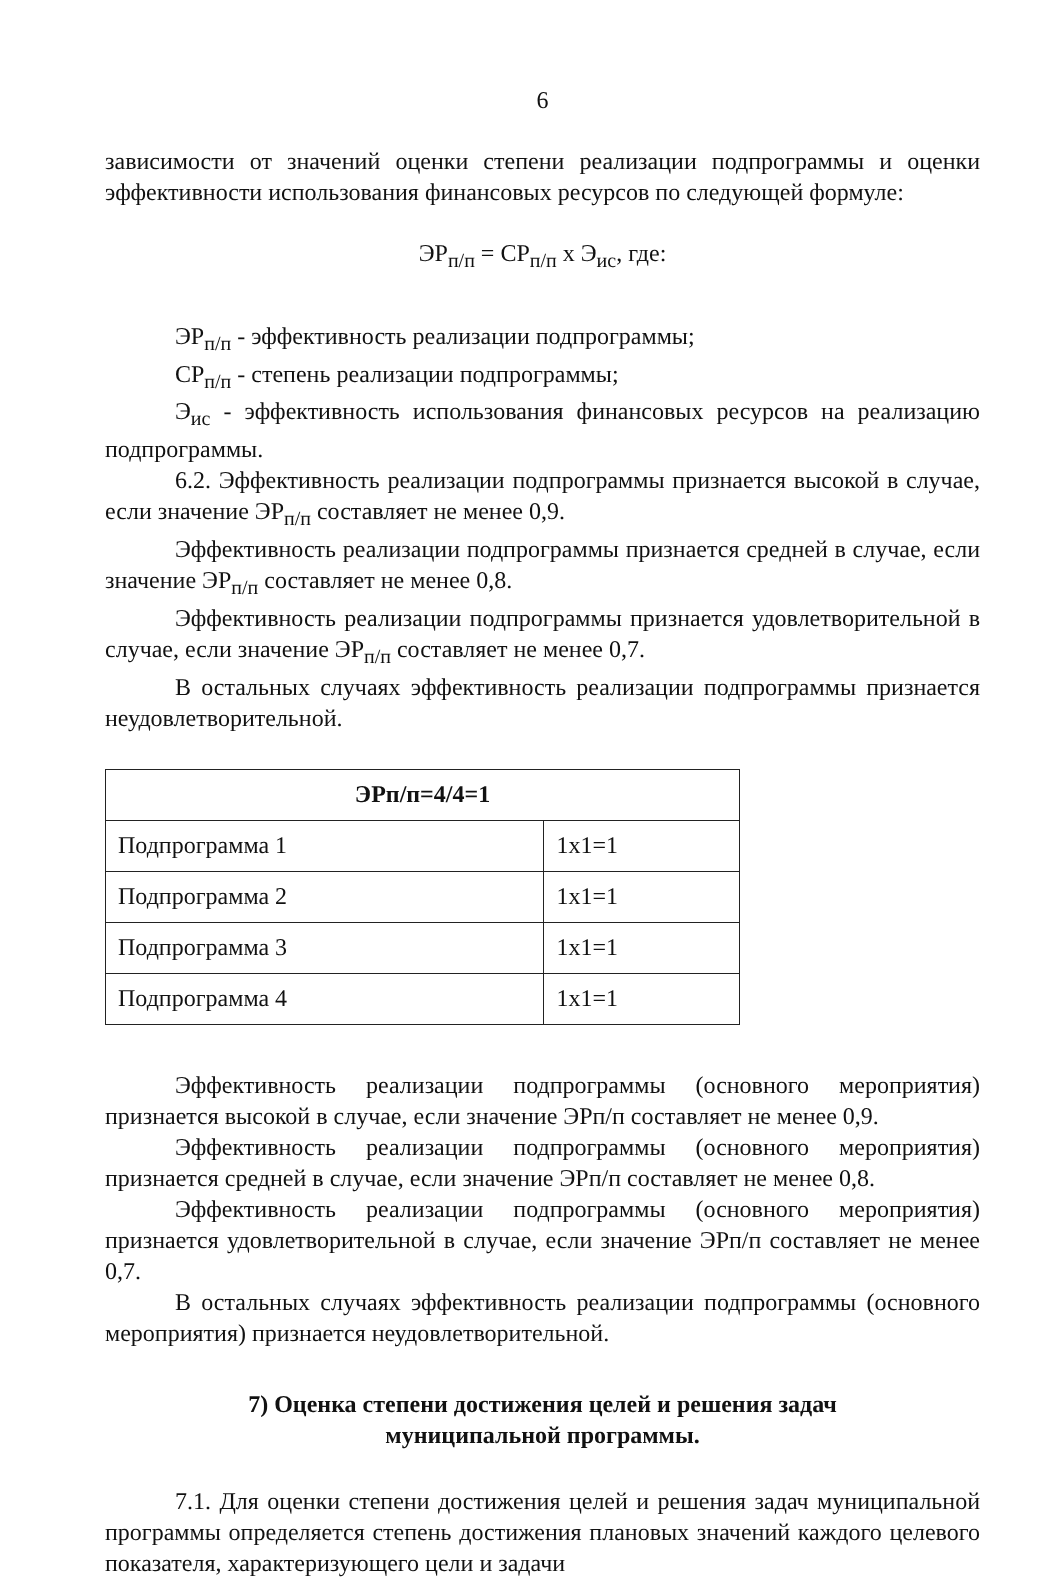6
зависимости от значений оценки степени реализации подпрограммы и оценки эффективности использования финансовых ресурсов по следующей формуле:
ЭР<sub>п/п</sub> = СР<sub>п/п</sub> х Э<sub>ис</sub>, где:
ЭР<sub>п/п</sub> - эффективность реализации подпрограммы;
СР<sub>п/п</sub> - степень реализации подпрограммы;
Э<sub>ис</sub> - эффективность использования финансовых ресурсов на реализацию подпрограммы.
6.2. Эффективность реализации подпрограммы признается высокой в случае, если значение ЭР<sub>п/п</sub> составляет не менее 0,9.
Эффективность реализации подпрограммы признается средней в случае, если значение ЭР<sub>п/п</sub> составляет не менее 0,8.
Эффективность реализации подпрограммы признается удовлетворительной в случае, если значение ЭР<sub>п/п</sub> составляет не менее 0,7.
В остальных случаях эффективность реализации подпрограммы признается неудовлетворительной.
| ЭРп/п=4/4=1 | |
| --- | --- |
| Подпрограмма 1 | 1х1=1 |
| Подпрограмма 2 | 1х1=1 |
| Подпрограмма 3 | 1х1=1 |
| Подпрограмма 4 | 1х1=1 |
Эффективность реализации подпрограммы (основного мероприятия) признается высокой в случае, если значение ЭРп/п составляет не менее 0,9.
Эффективность реализации подпрограммы (основного мероприятия) признается средней в случае, если значение ЭРп/п составляет не менее 0,8.
Эффективность реализации подпрограммы (основного мероприятия) признается удовлетворительной в случае, если значение ЭРп/п составляет не менее 0,7.
В остальных случаях эффективность реализации подпрограммы (основного мероприятия) признается неудовлетворительной.
7) Оценка степени достижения целей и решения задач
муниципальной программы.
7.1. Для оценки степени достижения целей и решения задач муниципальной программы определяется степень достижения плановых значений каждого целевого показателя, характеризующего цели и задачи